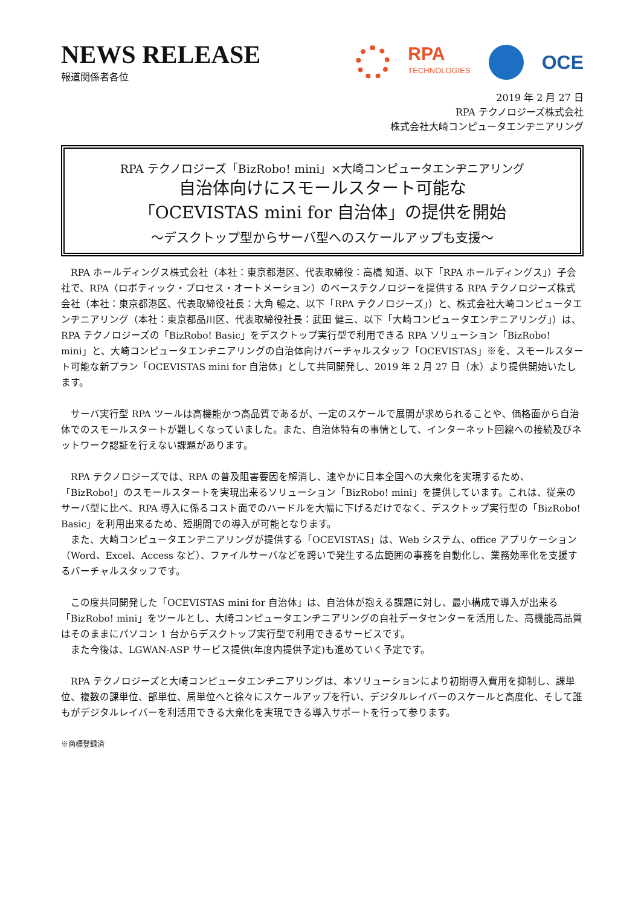NEWS RELEASE
報道関係者各位
RPA
TECHNOLOGIES
OCE
2019 年 2 月 27 日
RPA テクノロジーズ株式会社
株式会社大崎コンピュータエンヂニアリング
RPA テクノロジーズ「BizRobo! mini」×大崎コンピュータエンヂニアリング
自治体向けにスモールスタート可能な
「OCEVISTAS mini for 自治体」の提供を開始
～デスクトップ型からサーバ型へのスケールアップも支援～
　RPA ホールディングス株式会社（本社：東京都港区、代表取締役：高橋 知道、以下「RPA ホールディングス」）子会社で、RPA（ロボティック・プロセス・オートメーション）のベーステクノロジーを提供する RPA テクノロジーズ株式会社（本社：東京都港区、代表取締役社長：大角 暢之、以下「RPA テクノロジーズ」）と、株式会社大崎コンピュータエンヂニアリング（本社：東京都品川区、代表取締役社長：武田 健三、以下「大崎コンピュータエンヂニアリング」）は、RPA テクノロジーズの「BizRobo! Basic」をデスクトップ実行型で利用できる RPA ソリューション「BizRobo! mini」と、大崎コンピュータエンヂニアリングの自治体向けバーチャルスタッフ「OCEVISTAS」※を、スモールスタート可能な新プラン「OCEVISTAS mini for 自治体」として共同開発し、2019 年 2 月 27 日（水）より提供開始いたします。
　サーバ実行型 RPA ツールは高機能かつ高品質であるが、一定のスケールで展開が求められることや、価格面から自治体でのスモールスタートが難しくなっていました。また、自治体特有の事情として、インターネット回線への接続及びネットワーク認証を行えない課題があります。
　RPA テクノロジーズでは、RPA の普及阻害要因を解消し、速やかに日本全国への大衆化を実現するため、「BizRobo!」のスモールスタートを実現出来るソリューション「BizRobo! mini」を提供しています。これは、従来のサーバ型に比べ、RPA 導入に係るコスト面でのハードルを大幅に下げるだけでなく、デスクトップ実行型の「BizRobo! Basic」を利用出来るため、短期間での導入が可能となります。
　また、大崎コンピュータエンヂニアリングが提供する「OCEVISTAS」は、Web システム、office アプリケーション（Word、Excel、Access など）、ファイルサーバなどを跨いで発生する広範囲の事務を自動化し、業務効率化を支援するバーチャルスタッフです。
　この度共同開発した「OCEVISTAS mini for 自治体」は、自治体が抱える課題に対し、最小構成で導入が出来る「BizRobo! mini」をツールとし、大崎コンピュータエンヂニアリングの自社データセンターを活用した、高機能高品質はそのままにパソコン 1 台からデスクトップ実行型で利用できるサービスです。
　また今後は、LGWAN-ASP サービス提供(年度内提供予定)も進めていく予定です。
　RPA テクノロジーズと大崎コンピュータエンヂニアリングは、本ソリューションにより初期導入費用を抑制し、課単位、複数の課単位、部単位、局単位へと徐々にスケールアップを行い、デジタルレイバーのスケールと高度化、そして誰もがデジタルレイバーを利活用できる大衆化を実現できる導入サポートを行って参ります。
※商標登録済